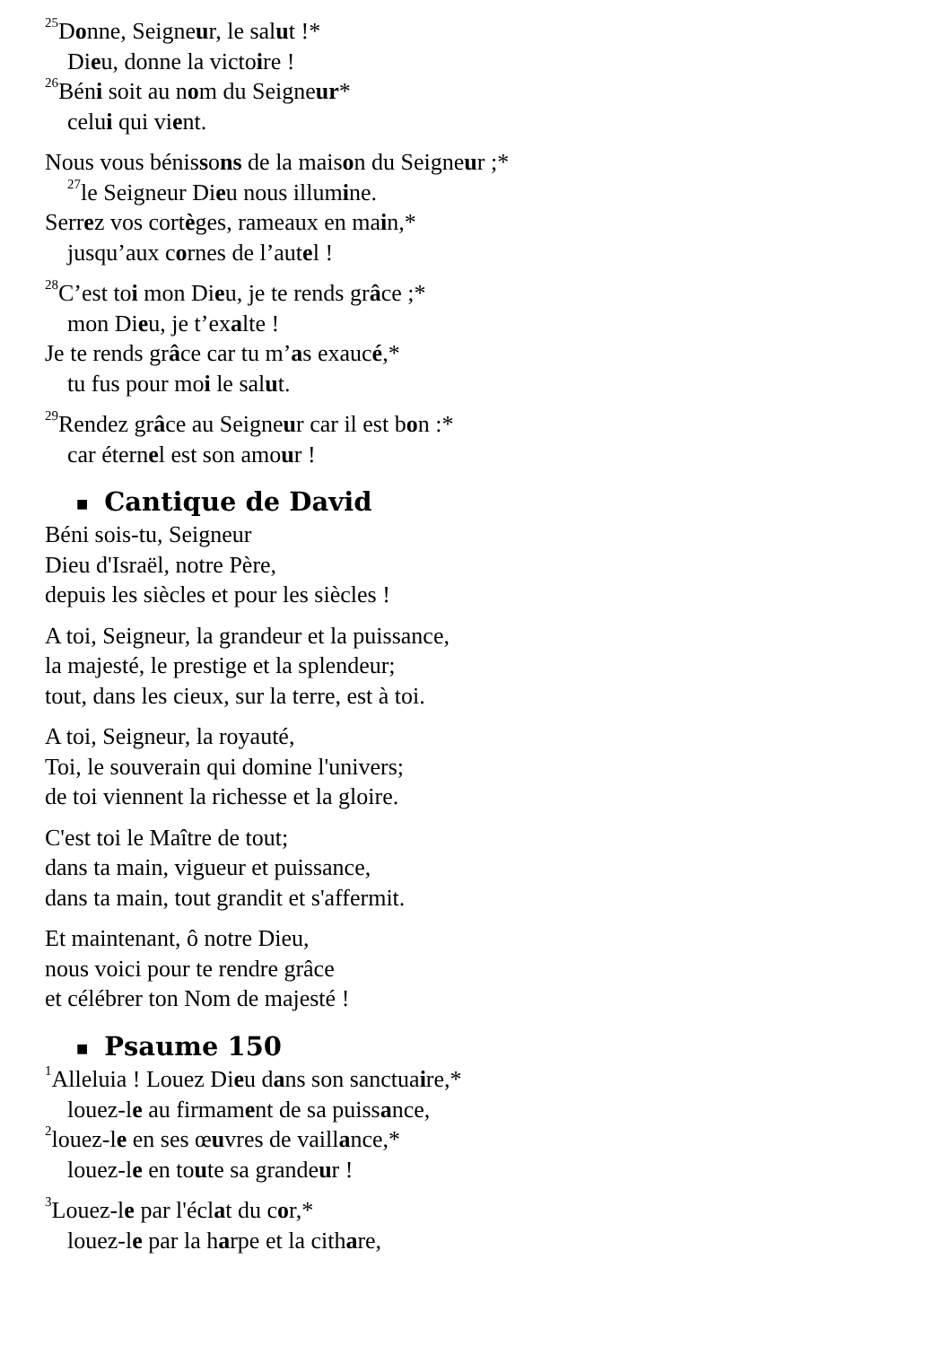<sup>25</sup> Donne, Seigneur, le salut !*
Dieu, donne la victoire !
<sup>26</sup>Béni soit au nom du Seigneur*
celui qui vient.
Nous vous bénissons de la maison du Seigneur ;*
<sup>27</sup>le Seigneur Dieu nous illumine.
Serrez vos cortèges, rameaux en main,*
jusqu’aux cornes de l’autel !
<sup>28</sup>C’est toi mon Dieu, je te rends grâce ;*
mon Dieu, je t’exalte !
Je te rends grâce car tu m’as exaucé,*
tu fus pour moi le salut.
<sup>29</sup> Rendez grâce au Seigneur car il est bon :*
car éternel est son amour !
■ Cantique de David
Béni sois-tu, Seigneur
Dieu d'Israël, notre Père,
depuis les siècles et pour les siècles !
A toi, Seigneur, la grandeur et la puissance,
la majesté, le prestige et la splendeur;
tout, dans les cieux, sur la terre, est à toi.
A toi, Seigneur, la royauté,
Toi, le souverain qui domine l'univers;
de toi viennent la richesse et la gloire.
C'est toi le Maître de tout;
dans ta main, vigueur et puissance,
dans ta main, tout grandit et s'affermit.
Et maintenant, ô notre Dieu,
nous voici pour te rendre grâce
et célébrer ton Nom de majesté !
■ Psaume 150
<sup>1</sup> Alleluia ! Louez Dieu dans son sanctuaire,*
louez-le au firmament de sa puissance,
<sup>2</sup>louez-le en ses œuvres de vaillance,*
louez-le en toute sa grandeur !
<sup>3</sup> Louez-le par l'éclat du cor,*
louez-le par la harpe et la cithare,